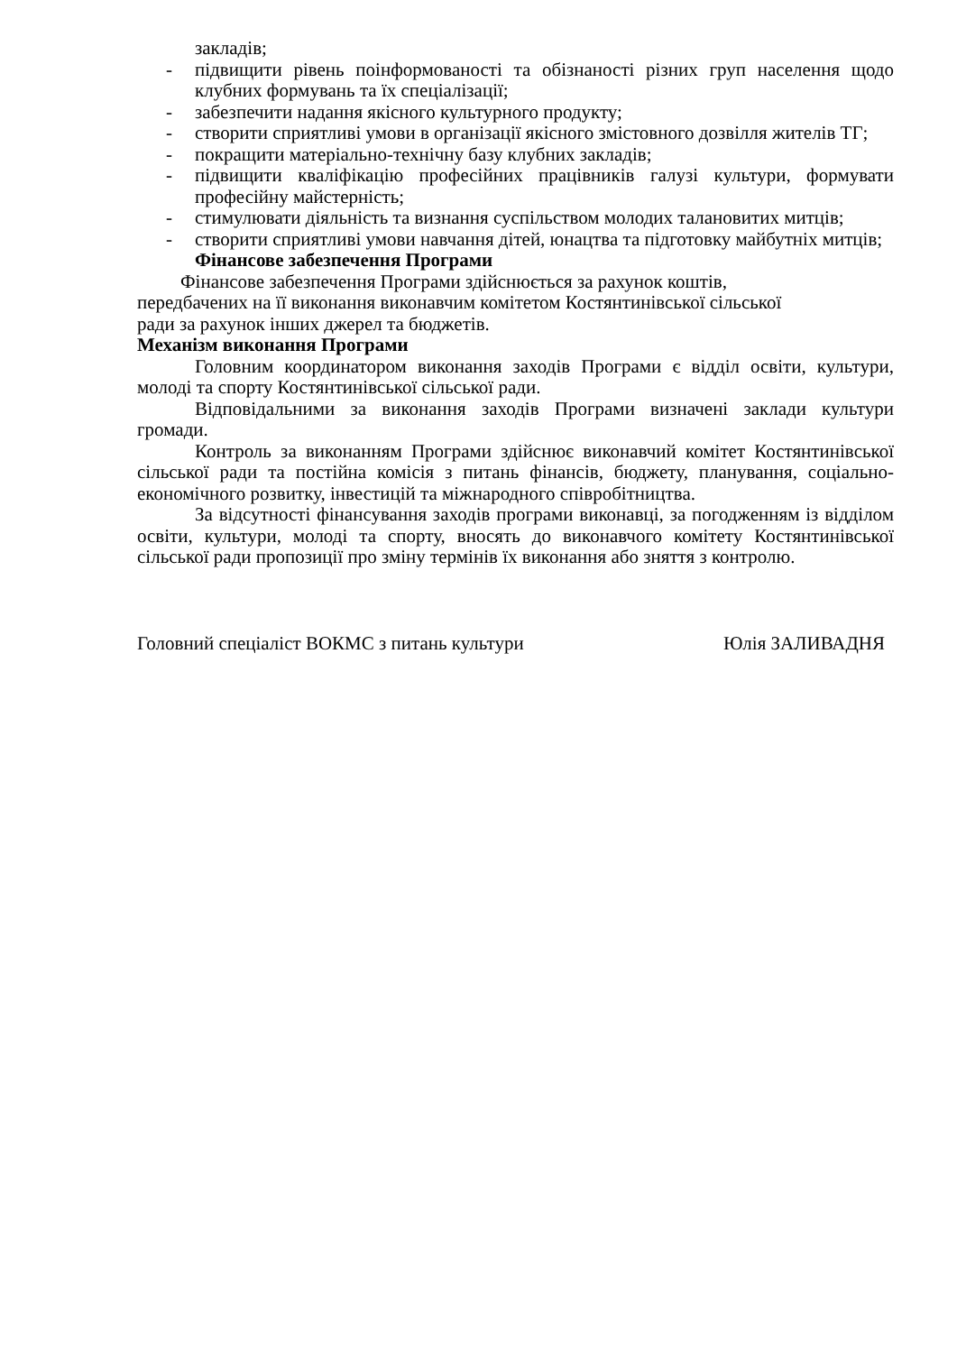закладів;
- підвищити рівень поінформованості та обізнаності різних груп населення щодо клубних формувань та їх спеціалізації;
- забезпечити надання якісного культурного продукту;
- створити сприятливі умови в організації якісного змістовного дозвілля жителів ТГ;
- покращити матеріально-технічну базу клубних закладів;
- підвищити кваліфікацію професійних працівників галузі культури, формувати професійну майстерність;
- стимулювати діяльність та визнання суспільством молодих талановитих митців;
- створити сприятливі умови навчання дітей, юнацтва та підготовку майбутніх митців;
Фінансове забезпечення Програми
Фінансове забезпечення Програми здійснюється за рахунок коштів, передбачених на її виконання виконавчим комітетом Костянтинівської сільської ради за рахунок інших джерел та бюджетів.
Механізм виконання Програми
Головним координатором виконання заходів Програми є відділ освіти, культури, молоді та спорту Костянтинівської сільської ради.
Відповідальними за виконання заходів Програми визначені заклади культури громади.
Контроль за виконанням Програми здійснює виконавчий комітет Костянтинівської сільської ради та постійна комісія з питань фінансів, бюджету, планування, соціально-економічного розвитку, інвестицій та міжнародного співробітництва.
За відсутності фінансування заходів програми виконавці, за погодженням із відділом освіти, культури, молоді та спорту, вносять до виконавчого комітету Костянтинівської сільської ради пропозиції про зміну термінів їх виконання або зняття з контролю.
Головний спеціаліст ВОКМС з питань культури Юлія ЗАЛИВАДНЯ